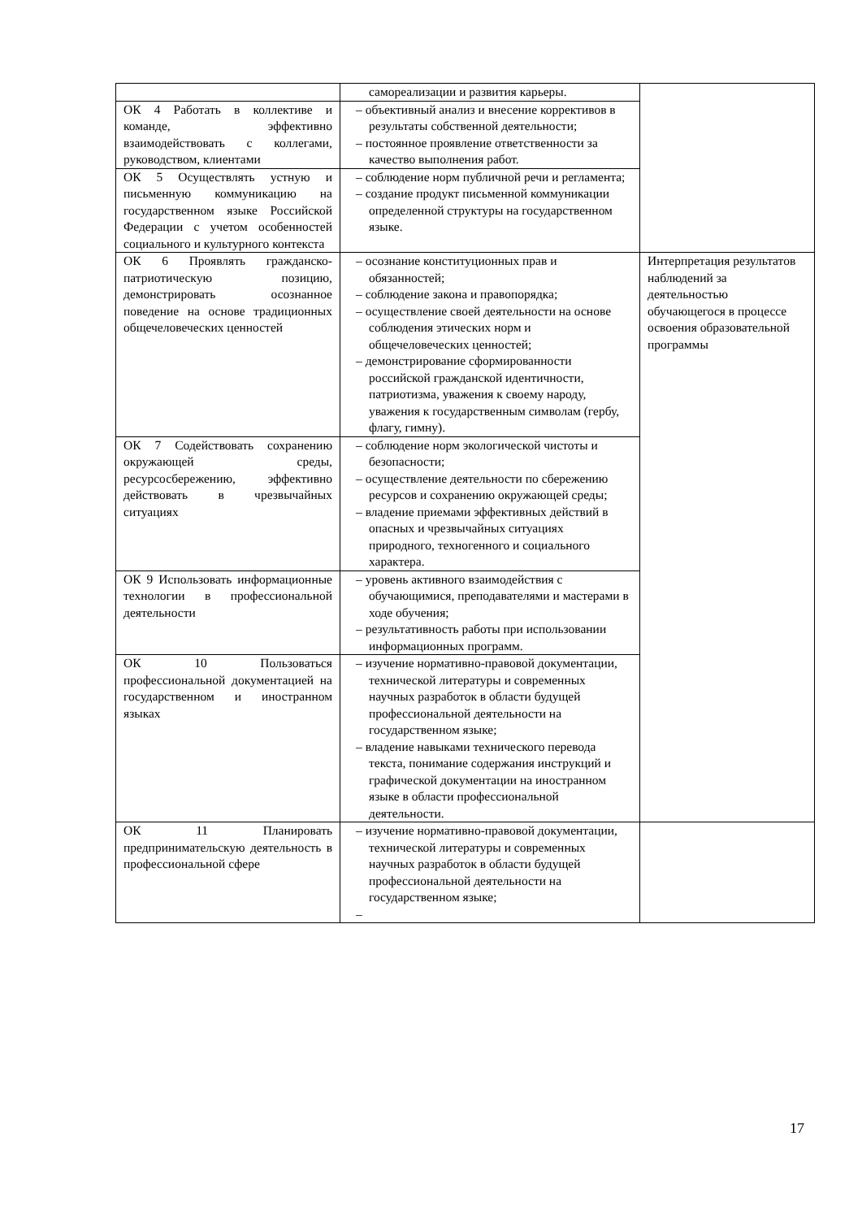| | самореализации и развития карьеры. | |
| ОК 4 Работать в коллективе и команде, эффективно взаимодействовать с коллегами, руководством, клиентами | – объективный анализ и внесение коррективов в результаты собственной деятельности; – постоянное проявление ответственности за качество выполнения работ. | |
| ОК 5 Осуществлять устную и письменную коммуникацию на государственном языке Российской Федерации с учетом особенностей социального и культурного контекста | – соблюдение норм публичной речи и регламента; – создание продукт письменной коммуникации определенной структуры на государственном языке. | |
| ОК 6 Проявлять гражданско-патриотическую позицию, демонстрировать осознанное поведение на основе традиционных общечеловеческих ценностей | – осознание конституционных прав и обязанностей; – соблюдение закона и правопорядка; – осуществление своей деятельности на основе соблюдения этических норм и общечеловеческих ценностей; – демонстрирование сформированности российской гражданской идентичности, патриотизма, уважения к своему народу, уважения к государственным символам (гербу, флагу, гимну). | Интерпретация результатов наблюдений за деятельностью обучающегося в процессе освоения образовательной программы |
| ОК 7 Содействовать сохранению окружающей среды, ресурсосбережению, эффективно действовать в чрезвычайных ситуациях | – соблюдение норм экологической чистоты и безопасности; – осуществление деятельности по сбережению ресурсов и сохранению окружающей среды; – владение приемами эффективных действий в опасных и чрезвычайных ситуациях природного, техногенного и социального характера. | |
| ОК 9 Использовать информационные технологии в профессиональной деятельности | – уровень активного взаимодействия с обучающимися, преподавателями и мастерами в ходе обучения; – результативность работы при использовании информационных программ. | |
| ОК 10 Пользоваться профессиональной документацией на государственном и иностранном языках | – изучение нормативно-правовой документации, технической литературы и современных научных разработок в области будущей профессиональной деятельности на государственном языке; – владение навыками технического перевода текста, понимание содержания инструкций и графической документации на иностранном языке в области профессиональной деятельности. | |
| ОК 11 Планировать предпринимательскую деятельность в профессиональной сфере | – изучение нормативно-правовой документации, технической литературы и современных научных разработок в области будущей профессиональной деятельности на государственном языке; – | |
17